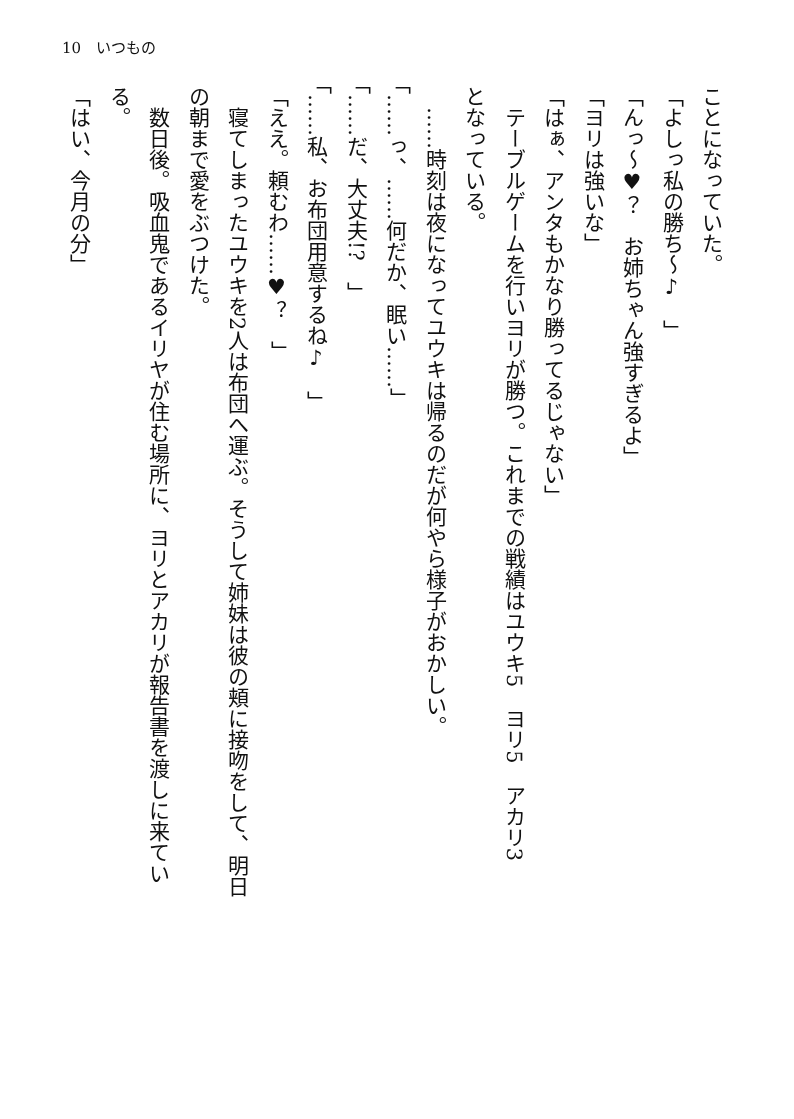10　いつもの
ことになっていた。
「よしっ私の勝ち～♪　」
「んっ～♥？　お姉ちゃん強すぎるよ」
「ヨリは強いな」
「はぁ、アンタもかなり勝ってるじゃない」
　テーブルゲームを行いヨリが勝つ。これまでの戦績はユウキ5　ヨリ5　アカリ3
となっている。
　……時刻は夜になってユウキは帰るのだが何やら様子がおかしい。
「……っ、……何だか、眠い……」
「……だ、大丈夫!?　」
「……私、お布団用意するね♪　」
「ええ。頼むわ……♥？　」
　寝てしまったユウキを2人は布団へ運ぶ。そうして姉妹は彼の頬に接吻をして、明日
の朝まで愛をぶつけた。
　数日後。吸血鬼であるイリヤが住む場所に、ヨリとアカリが報告書を渡しに来てい
る。
「はい、今月の分」